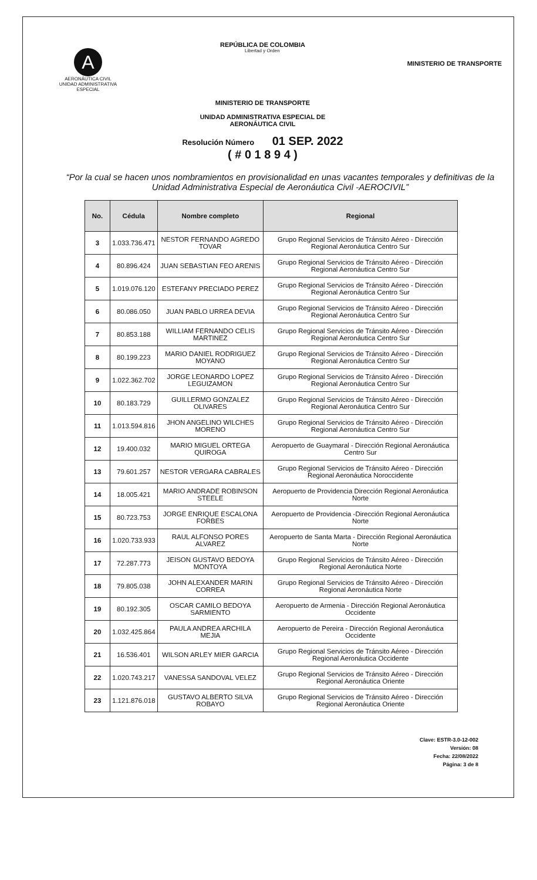REPÚBLICA DE COLOMBIA
A
AERONÁUTICA CIVIL
UNIDAD ADMINISTRATIVA ESPECIAL
Libertad y Orden
MINISTERIO DE TRANSPORTE
MINISTERIO DE TRANSPORTE
UNIDAD ADMINISTRATIVA ESPECIAL DE
AERONÁUTICA CIVIL
Resolución Número 01 SEP. 2022
( # 0 1 8 9 4 )
“Por la cual se hacen unos nombramientos en provisionalidad en unas vacantes temporales y definitivas de la Unidad Administrativa Especial de Aeronáutica Civil -AEROCIVIL”
| No. | Cédula | Nombre completo | Regional |
| --- | --- | --- | --- |
| 3 | 1.033.736.471 | NESTOR FERNANDO AGREDO TOVAR | Grupo Regional Servicios de Tránsito Aéreo - Dirección Regional Aeronáutica Centro Sur |
| 4 | 80.896.424 | JUAN SEBASTIAN FEO ARENIS | Grupo Regional Servicios de Tránsito Aéreo - Dirección Regional Aeronáutica Centro Sur |
| 5 | 1.019.076.120 | ESTEFANY PRECIADO PEREZ | Grupo Regional Servicios de Tránsito Aéreo - Dirección Regional Aeronáutica Centro Sur |
| 6 | 80.086.050 | JUAN PABLO URREA DEVIA | Grupo Regional Servicios de Tránsito Aéreo - Dirección Regional Aeronáutica Centro Sur |
| 7 | 80.853.188 | WILLIAM FERNANDO CELIS MARTINEZ | Grupo Regional Servicios de Tránsito Aéreo - Dirección Regional Aeronáutica Centro Sur |
| 8 | 80.199.223 | MARIO DANIEL RODRIGUEZ MOYANO | Grupo Regional Servicios de Tránsito Aéreo - Dirección Regional Aeronáutica Centro Sur |
| 9 | 1.022.362.702 | JORGE LEONARDO LOPEZ LEGUIZAMON | Grupo Regional Servicios de Tránsito Aéreo - Dirección Regional Aeronáutica Centro Sur |
| 10 | 80.183.729 | GUILLERMO GONZALEZ OLIVARES | Grupo Regional Servicios de Tránsito Aéreo - Dirección Regional Aeronáutica Centro Sur |
| 11 | 1.013.594.816 | JHON ANGELINO WILCHES MORENO | Grupo Regional Servicios de Tránsito Aéreo - Dirección Regional Aeronáutica Centro Sur |
| 12 | 19.400.032 | MARIO MIGUEL ORTEGA QUIROGA | Aeropuerto de Guaymaral - Dirección Regional Aeronáutica Centro Sur |
| 13 | 79.601.257 | NESTOR VERGARA CABRALES | Grupo Regional Servicios de Tránsito Aéreo - Dirección Regional Aeronáutica Noroccidente |
| 14 | 18.005.421 | MARIO ANDRADE ROBINSON STEELE | Aeropuerto de Providencia Dirección Regional Aeronáutica Norte |
| 15 | 80.723.753 | JORGE ENRIQUE ESCALONA FORBES | Aeropuerto de Providencia -Dirección Regional Aeronáutica Norte |
| 16 | 1.020.733.933 | RAUL ALFONSO PORES ALVAREZ | Aeropuerto de Santa Marta - Dirección Regional Aeronáutica Norte |
| 17 | 72.287.773 | JEISON GUSTAVO BEDOYA MONTOYA | Grupo Regional Servicios de Tránsito Aéreo - Dirección Regional Aeronáutica Norte |
| 18 | 79.805.038 | JOHN ALEXANDER MARIN CORREA | Grupo Regional Servicios de Tránsito Aéreo - Dirección Regional Aeronáutica Norte |
| 19 | 80.192.305 | OSCAR CAMILO BEDOYA SARMIENTO | Aeropuerto de Armenia - Dirección Regional Aeronáutica Occidente |
| 20 | 1.032.425.864 | PAULA ANDREA ARCHILA MEJIA | Aeropuerto de Pereira - Dirección Regional Aeronáutica Occidente |
| 21 | 16.536.401 | WILSON ARLEY MIER GARCIA | Grupo Regional Servicios de Tránsito Aéreo - Dirección Regional Aeronáutica Occidente |
| 22 | 1.020.743.217 | VANESSA SANDOVAL VELEZ | Grupo Regional Servicios de Tránsito Aéreo - Dirección Regional Aeronáutica Oriente |
| 23 | 1.121.876.018 | GUSTAVO ALBERTO SILVA ROBAYO | Grupo Regional Servicios de Tránsito Aéreo - Dirección Regional Aeronáutica Oriente |
Clave: ESTR-3.0-12-002
Versión: 08
Fecha: 22/08/2022
Página: 3 de 8